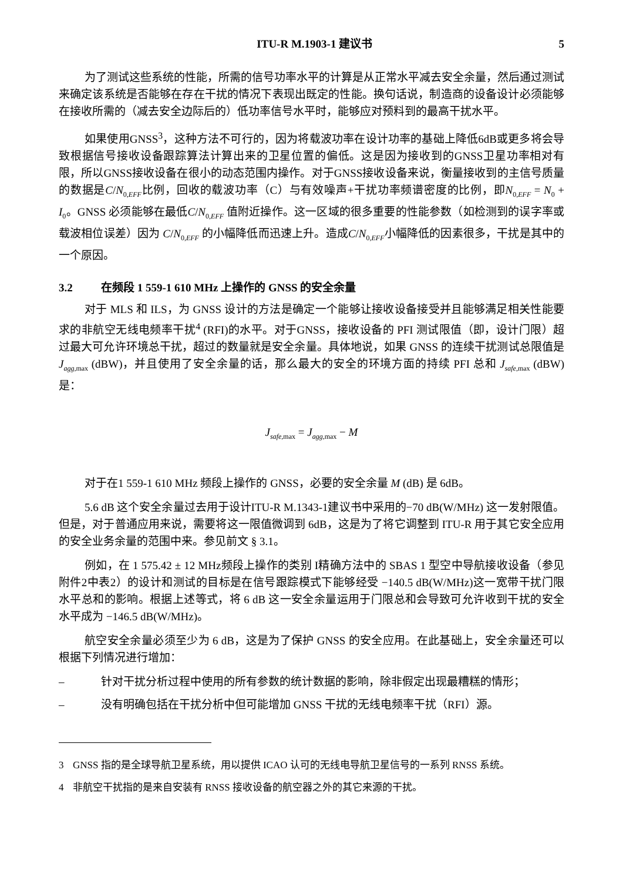ITU-R M.1903-1 建议书 5
为了测试这些系统的性能，所需的信号功率水平的计算是从正常水平减去安全余量，然后通过测试来确定该系统是否能够在存在干扰的情况下表现出既定的性能。换句话说，制造商的设备设计必须能够在接收所需的（减去安全边际后的）低功率信号水平时，能够应对预料到的最高干扰水平。
如果使用GNSS<sup>3</sup>，这种方法不可行的，因为将载波功率在设计功率的基础上降低6dB或更多将会导致根据信号接收设备跟踪算法计算出来的卫星位置的偏低。这是因为接收到的GNSS卫星功率相对有限，所以GNSS接收设备在很小的动态范围内操作。对于GNSS接收设备来说，衡量接收到的主信号质量的数据是C/N<sub>0,EFF</sub>比例，回收的载波功率（C）与有效噪声+干扰功率频谱密度的比例，即N<sub>0,EFF</sub> = N<sub>0</sub> + I<sub>0</sub>。GNSS 必须能够在最低C/N<sub>0,EFF</sub> 值附近操作。这一区域的很多重要的性能参数（如检测到的误字率或载波相位误差）因为 C/N<sub>0,EFF</sub> 的小幅降低而迅速上升。造成C/N<sub>0,EFF</sub>小幅降低的因素很多，干扰是其中的一个原因。
3.2 在频段 1 559-1 610 MHz 上操作的 GNSS 的安全余量
对于 MLS 和 ILS，为 GNSS 设计的方法是确定一个能够让接收设备接受并且能够满足相关性能要求的非航空无线电频率干扰<sup>4</sup> (RFI)的水平。对于GNSS，接收设备的 PFI 测试限值（即，设计门限）超过最大可允许环境总干扰，超过的数量就是安全余量。具体地说，如果 GNSS 的连续干扰测试总限值是 J<sub>agg,max</sub> (dBW)，并且使用了安全余量的话，那么最大的安全的环境方面的持续 PFI 总和 J<sub>safe,max</sub> (dBW)是：
J<sub>safe,max</sub> = J<sub>agg,max</sub> − M
对于在1 559-1 610 MHz 频段上操作的 GNSS，必要的安全余量 M (dB) 是 6dB。
5.6 dB 这个安全余量过去用于设计ITU-R M.1343-1建议书中采用的−70 dB(W/MHz) 这一发射限值。但是，对于普通应用来说，需要将这一限值微调到 6dB，这是为了将它调整到 ITU-R 用于其它安全应用的安全业务余量的范围中来。参见前文 § 3.1。
例如，在 1 575.42 ± 12 MHz频段上操作的类别 I精确方法中的 SBAS 1 型空中导航接收设备（参见附件2中表2）的设计和测试的目标是在信号跟踪模式下能够经受 −140.5 dB(W/MHz)这一宽带干扰门限水平总和的影响。根据上述等式，将 6 dB 这一安全余量运用于门限总和会导致可允许收到干扰的安全水平成为 −146.5 dB(W/MHz)。
航空安全余量必须至少为 6 dB，这是为了保护 GNSS 的安全应用。在此基础上，安全余量还可以根据下列情况进行增加：
– 针对干扰分析过程中使用的所有参数的统计数据的影响，除非假定出现最糟糕的情形；
– 没有明确包括在干扰分析中但可能增加 GNSS 干扰的无线电频率干扰（RFI）源。
3 GNSS 指的是全球导航卫星系统，用以提供 ICAO 认可的无线电导航卫星信号的一系列 RNSS 系统。
4 非航空干扰指的是来自安装有 RNSS 接收设备的航空器之外的其它来源的干扰。